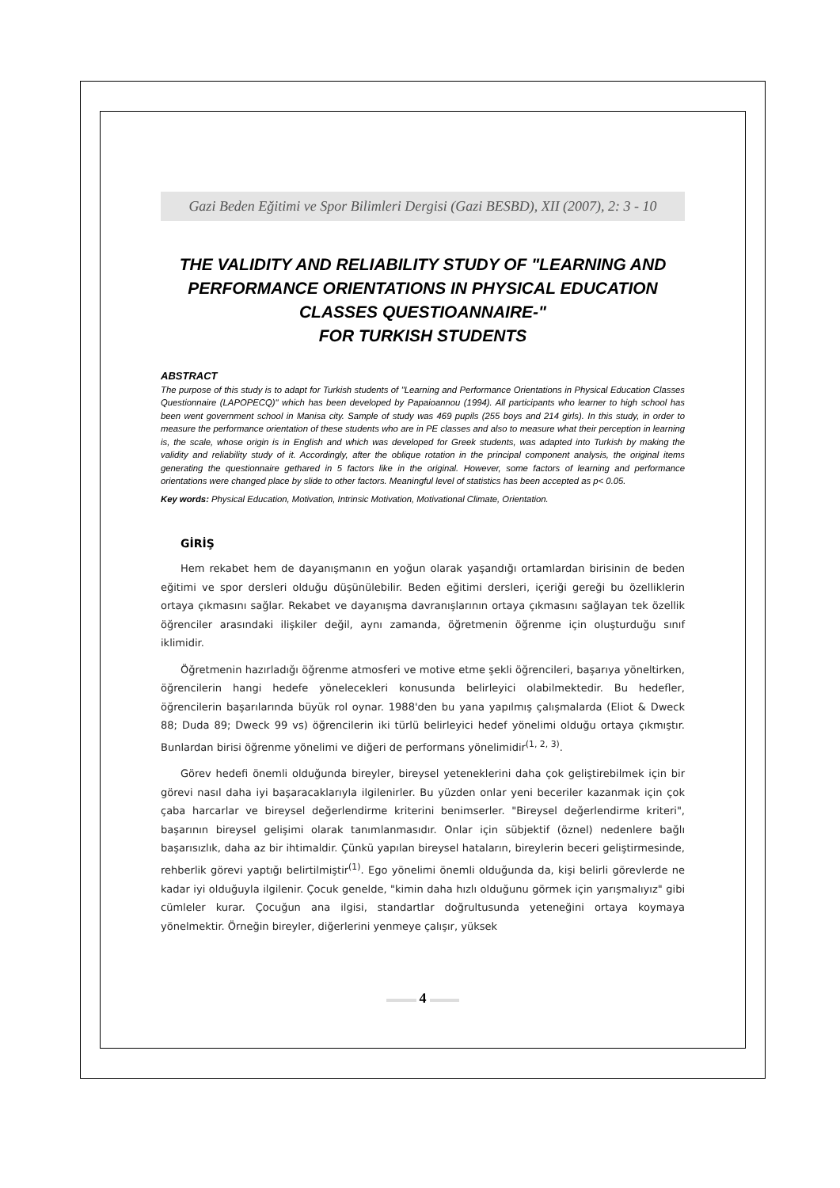Gazi Beden Eğitimi ve Spor Bilimleri Dergisi (Gazi BESBD), XII (2007), 2: 3 - 10
THE VALIDITY AND RELIABILITY STUDY OF "LEARNING AND PERFORMANCE ORIENTATIONS IN PHYSICAL EDUCATION CLASSES QUESTIOANNAIRE-"
FOR TURKISH STUDENTS
ABSTRACT
The purpose of this study is to adapt for Turkish students of "Learning and Performance Orientations in Physical Education Classes Questionnaire (LAPOPECQ)" which has been developed by Papaioannou (1994). All participants who learner to high school has been went government school in Manisa city. Sample of study was 469 pupils (255 boys and 214 girls). In this study, in order to measure the performance orientation of these students who are in PE classes and also to measure what their perception in learning is, the scale, whose origin is in English and which was developed for Greek students, was adapted into Turkish by making the validity and reliability study of it. Accordingly, after the oblique rotation in the principal component analysis, the original items generating the questionnaire gethared in 5 factors like in the original. However, some factors of learning and performance orientations were changed place by slide to other factors. Meaningful level of statistics has been accepted as p< 0.05.
Key words: Physical Education, Motivation, Intrinsic Motivation, Motivational Climate, Orientation.
GİRİŞ
Hem rekabet hem de dayanışmanın en yoğun olarak yaşandığı ortamlardan birisinin de beden eğitimi ve spor dersleri olduğu düşünülebilir. Beden eğitimi dersleri, içeriği gereği bu özelliklerin ortaya çıkmasını sağlar. Rekabet ve dayanışma davranışlarının ortaya çıkmasını sağlayan tek özellik öğrenciler arasındaki ilişkiler değil, aynı zamanda, öğretmenin öğrenme için oluşturduğu sınıf iklimidir.
Öğretmenin hazırladığı öğrenme atmosferi ve motive etme şekli öğrencileri, başarıya yöneltirken, öğrencilerin hangi hedefe yönelecekleri konusunda belirleyici olabilmektedir. Bu hedefler, öğrencilerin başarılarında büyük rol oynar. 1988'den bu yana yapılmış çalışmalarda (Eliot & Dweck 88; Duda 89; Dweck 99 vs) öğrencilerin iki türlü belirleyici hedef yönelimi olduğu ortaya çıkmıştır. Bunlardan birisi öğrenme yönelimi ve diğeri de performans yönelimidir<sup>(1, 2, 3)</sup>.
Görev hedefi önemli olduğunda bireyler, bireysel yeteneklerini daha çok geliştirebilmek için bir görevi nasıl daha iyi başaracaklarıyla ilgilenirler. Bu yüzden onlar yeni beceriler kazanmak için çok çaba harcarlar ve bireysel değerlendirme kriterini benimserler. "Bireysel değerlendirme kriteri", başarının bireysel gelişimi olarak tanımlanmasıdır. Onlar için sübjektif (öznel) nedenlere bağlı başarısızlık, daha az bir ihtimaldir. Çünkü yapılan bireysel hataların, bireylerin beceri geliştirmesinde, rehberlik görevi yaptığı belirtilmiştir<sup>(1)</sup>. Ego yönelimi önemli olduğunda da, kişi belirli görevlerde ne kadar iyi olduğuyla ilgilenir. Çocuk genelde, "kimin daha hızlı olduğunu görmek için yarışmalıyız" gibi cümleler kurar. Çocuğun ana ilgisi, standartlar doğrultusunda yeteneğini ortaya koymaya yönelmektir. Örneğin bireyler, diğerlerini yenmeye çalışır, yüksek
4